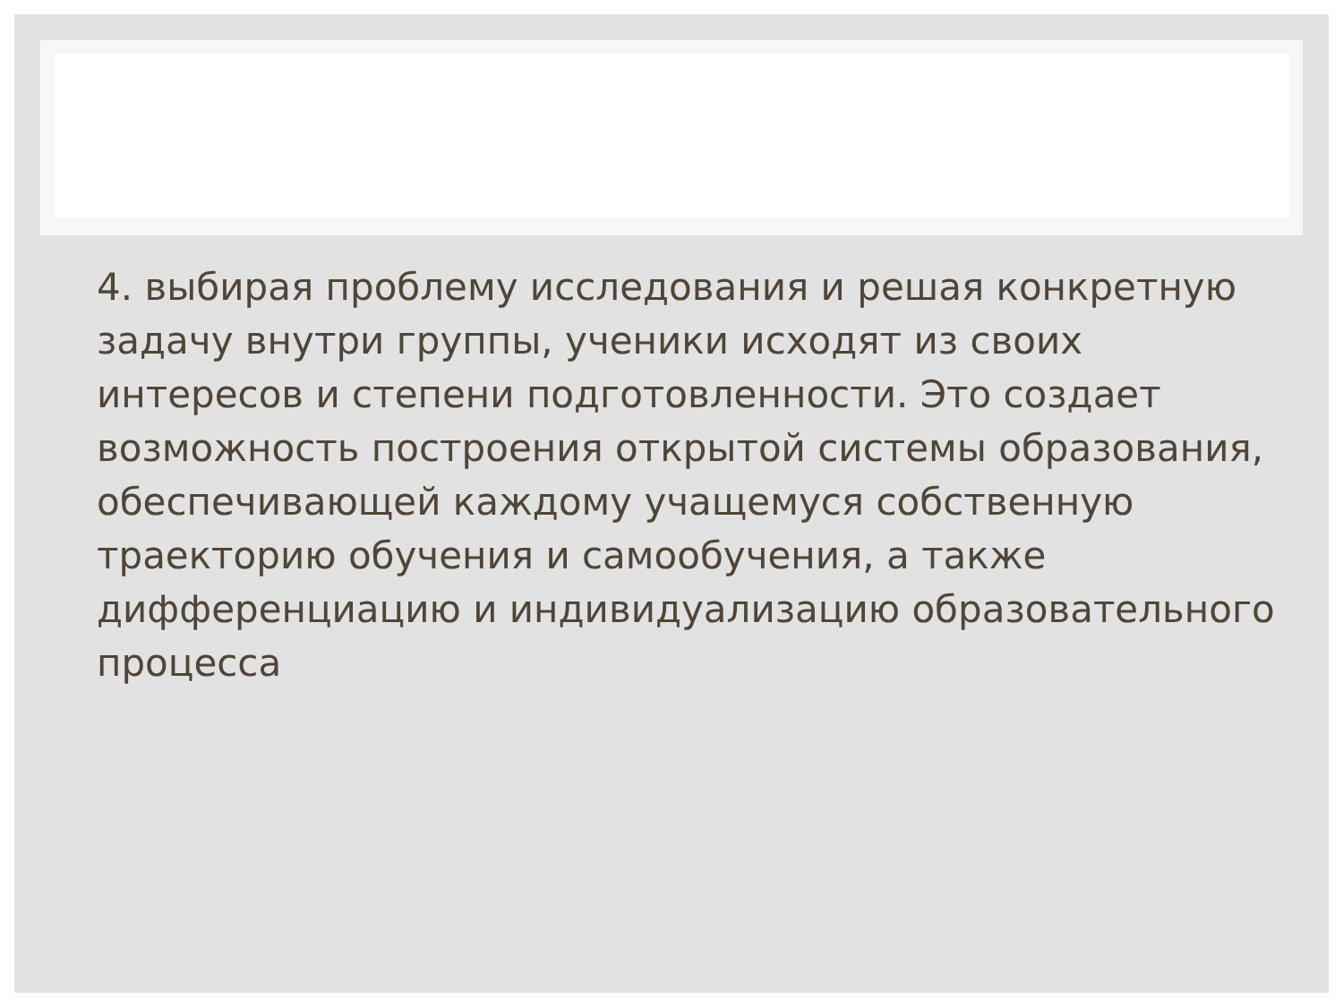4. выбирая проблему исследования и решая конкретную задачу внутри группы, ученики исходят из своих интересов и степени подготовленности. Это создает возможность построения открытой системы образования, обеспечивающей каждому учащемуся собственную траекторию обучения и самообучения, а также дифференциацию и индивидуализацию образовательного процесса